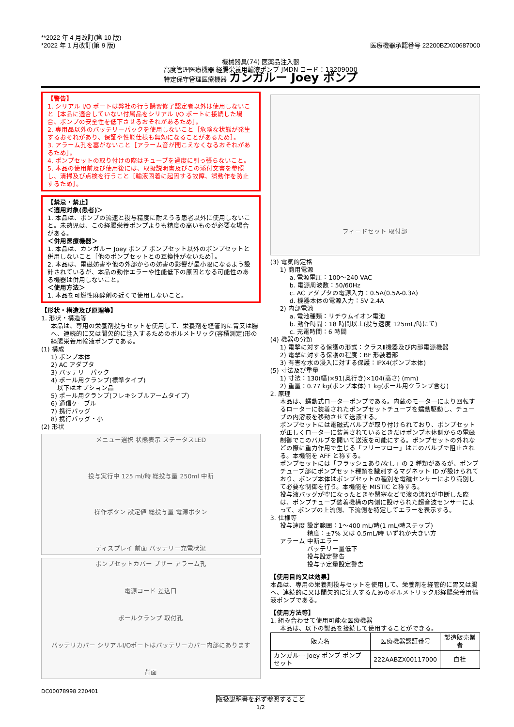**2022 年 4 月改訂(第 10 版)
*2022 年 1 月改訂(第 9 版)
医療機器承認番号 22200BZX00687000
機械器具(74) 医薬品注入器
高度管理医療機器 経腸栄養用輸液ポンプ JMDN コード：13209000
特定保守管理医療機器 カンガルー Joey ポンプ
【警告】
1. シリアル I/O ポートは弊社の行う講習修了認定者以外は使用しないこと［本品に適合していない付属品をシリアル I/O ポートに接続した場合、ポンプの安全性を低下させるおそれがあるため］。
2. 専用品以外のバッテリーパックを使用しないこと［危険な状態が発生するおそれがあり、保証や性能仕様も無効になることがあるため］。
3. アラーム孔を塞がないこと［アラーム音が聞こえなくなるおそれがあるため］。
4. ポンプセットの取り付けの際はチューブを過度に引っ張らないこと。
5. 本品の使用前及び使用後には、取扱説明書及びこの添付文書を参照し、清掃及び点検を行うこと［輸液固着に起因する故障、誤動作を防止するため］。
【禁忌・禁止】
＜適用対象(患者)＞
1. 本品は、ポンプの流速と投与精度に耐えうる患者以外に使用しないこと。未熟児は、この経腸栄養ポンプよりも精度の高いものが必要な場合がある。
＜併用医療機器＞
1. 本品は、カンガルー Joey ポンプ ポンプセット以外のポンプセットと併用しないこと［他のポンプセットとの互換性がないため］。
2. 本品は、電磁妨害や他の外部からの妨害の影響が最小限になるよう設計されているが、本品の動作エラーや性能低下の原因となる可能性のある機器は併用しないこと。
＜使用方法＞
1. 本品を可燃性麻酔剤の近くで使用しないこと。
【形状・構造及び原理等】
1. 形状・構造等
本品は、専用の栄養剤投与セットを使用して、栄養剤を経管的に胃又は腸へ、連続的に又は間欠的に注入するためのボルメトリック(容積測定)形の経腸栄養用輸液ポンプである。
(1) 構成
1) ポンプ本体
2) AC アダプタ
3) バッテリーパック
4) ポール用クランプ(標準タイプ)
　以下はオプション品
5) ポール用クランプ(フレキシブルアームタイプ)
6) 通信ケーブル
7) 携行バッグ
8) 携行バッグ・小
(2) 形状
メニュー選択 状態表示 ステータスLED
投与実行中 125 ml/時 総投与量 250ml 中断
操作ボタン 設定値 総投与量 電源ボタン
ディスプレイ 前面 バッテリー充電状況
ポンプセットカバー ブザー アラーム孔
電源コード 差込口
ポールクランプ 取付孔
バッテリカバー シリアルI/Oポートはバッテリーカバー内部にあります
背面
フィードセット 取付部
(3) 電気的定格
1) 商用電源
a. 電源電圧：100～240 VAC
b. 電源周波数：50/60Hz
c. AC アダプタの電源入力：0.5A(0.5A-0.3A)
d. 機器本体の電源入力：5V 2.4A
2) 内部電池
a. 電池種類：リチウムイオン電池
b. 動作時間：18 時間以上(投与速度 125mL/時にて)
c. 充電時間：6 時間
(4) 機器の分類
1) 電撃に対する保護の形式：クラスⅡ機器及び内部電源機器
2) 電撃に対する保護の程度：BF 形装着部
3) 有害な水の浸入に対する保護：IPX4(ポンプ本体)
(5) 寸法及び重量
1) 寸法：130(幅)×91(奥行き)×104(高さ) (mm)
2) 重量：0.77 kg(ポンプ本体) 1 kg(ポール用クランプ含む)
2. 原理
本品は、蠕動式ローターポンプである。内蔵のモーターにより回転するローターに装着されたポンプセットチューブを蠕動駆動し、チューブの内溶液を移動させて送液する。
ポンプセットには電磁式バルブが取り付けられており、ポンプセットが正しくローターに装着されているときだけポンプ本体側からの電磁制御でこのバルブを開いて送液を可能にする。ポンプセットの外れなどの際に重力作用で生じる「フリーフロー」はこのバルブで阻止される。本機能を AFF と称する。
ポンプセットには「フラッシュあり/なし」の 2 種類があるが、ポンプチューブ部にポンプセット種類を識別するマグネット ID が設けられており、ポンプ本体はポンプセットの種別を電磁センサーにより識別して必要な制御を行う。本機能を MISTIC と称する。
投与液バッグが空になったときや閉塞などで液の流れが中断した際は、ポンプチューブ装着機構の内側に設けられた超音波センサーによって、ポンプの上流側、下流側を特定してエラーを表示する。
3. 仕様等
投与速度 設定範囲：1～400 mL/時(1 mL/時ステップ)
　　　　 精度：±7% 又は 0.5mL/時 いずれか大きい方
アラーム 中断エラー
　　　　 バッテリー量低下
　　　　 投与設定警告
　　　　 投与予定量設定警告
【使用目的又は効果】
本品は、専用の栄養剤投与セットを使用して、栄養剤を経管的に胃又は腸へ、連続的に又は間欠的に注入するためのボルメトリック形経腸栄養用輸液ポンプである。
【使用方法等】
1. 組み合わせて使用可能な医療機器
本品は、以下の製品を接続して使用することができる。
| 販売名 | 医療機器認証番号 | 製造販売業者 |
| --- | --- | --- |
| カンガルー Joey ポンプ ポンプセット | 222AABZX00117000 | 自社 |
DC00078998 220401
取扱説明書を必ず参照すること
1/2